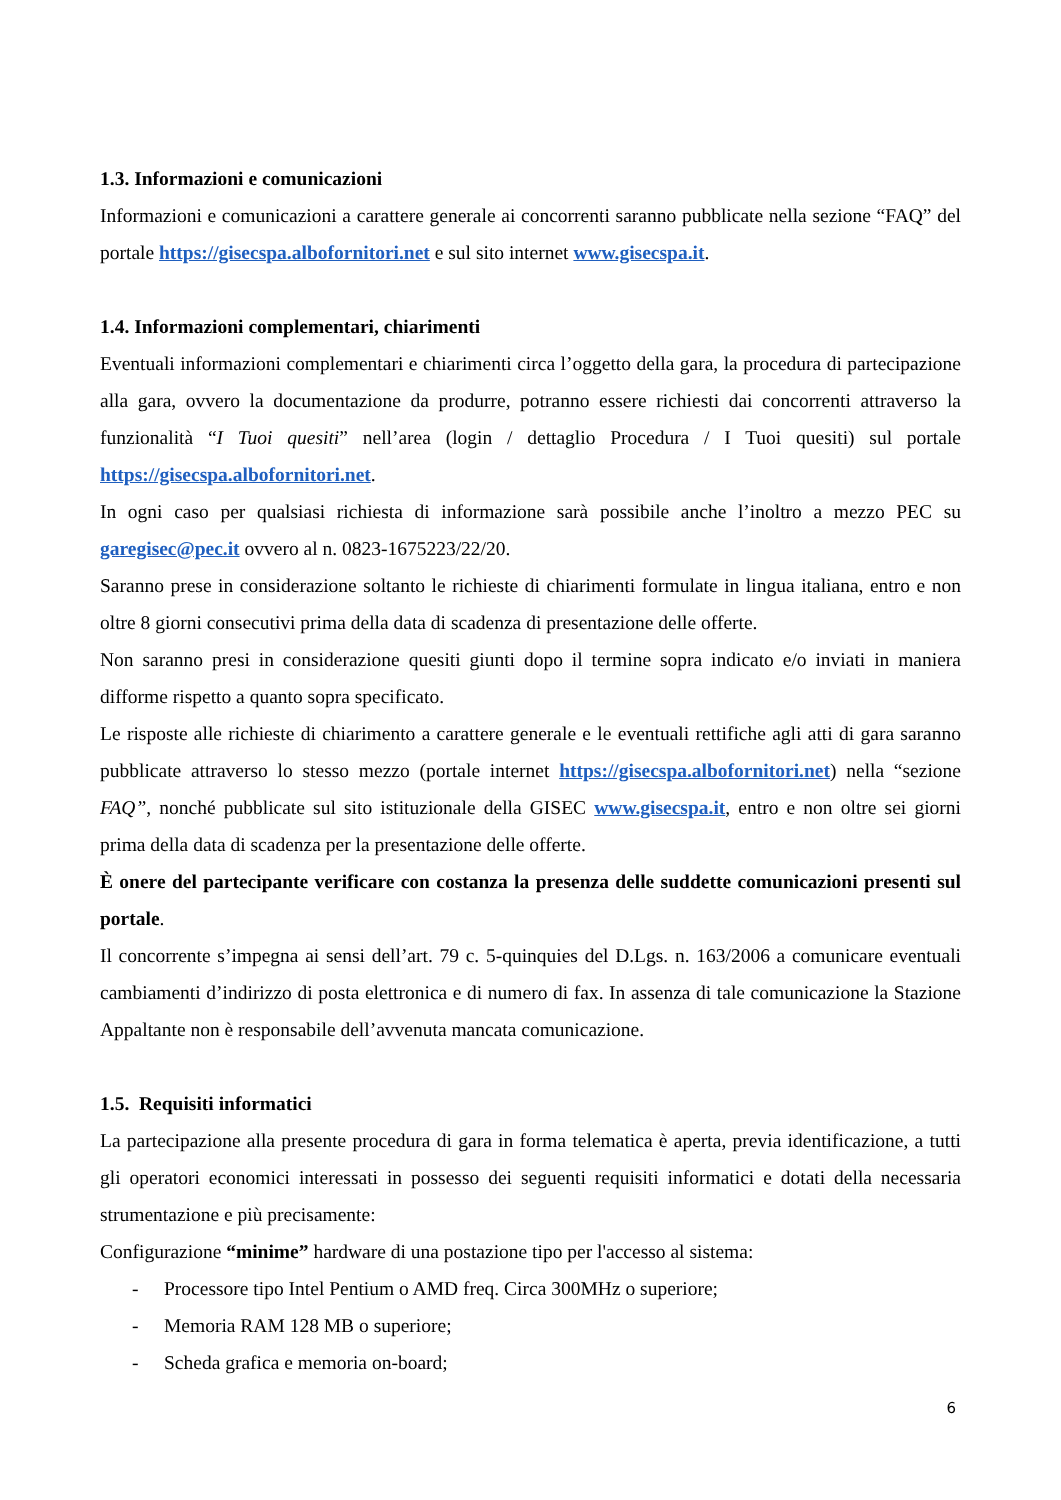1.3. Informazioni e comunicazioni
Informazioni e comunicazioni a carattere generale ai concorrenti saranno pubblicate nella sezione “FAQ” del portale https://gisecspa.albofornitori.net e sul sito internet www.gisecspa.it.
1.4. Informazioni complementari, chiarimenti
Eventuali informazioni complementari e chiarimenti circa l’oggetto della gara, la procedura di partecipazione alla gara, ovvero la documentazione da produrre, potranno essere richiesti dai concorrenti attraverso la funzionalità “I Tuoi quesiti” nell’area (login / dettaglio Procedura / I Tuoi quesiti) sul portale https://gisecspa.albofornitori.net.
In ogni caso per qualsiasi richiesta di informazione sarà possibile anche l’inoltro a mezzo PEC su garegisec@pec.it ovvero al n. 0823-1675223/22/20.
Saranno prese in considerazione soltanto le richieste di chiarimenti formulate in lingua italiana, entro e non oltre 8 giorni consecutivi prima della data di scadenza di presentazione delle offerte.
Non saranno presi in considerazione quesiti giunti dopo il termine sopra indicato e/o inviati in maniera difforme rispetto a quanto sopra specificato.
Le risposte alle richieste di chiarimento a carattere generale e le eventuali rettifiche agli atti di gara saranno pubblicate attraverso lo stesso mezzo (portale internet https://gisecspa.albofornitori.net) nella “sezione FAQ”, nonché pubblicate sul sito istituzionale della GISEC www.gisecspa.it, entro e non oltre sei giorni prima della data di scadenza per la presentazione delle offerte.
È onere del partecipante verificare con costanza la presenza delle suddette comunicazioni presenti sul portale.
Il concorrente s’impegna ai sensi dell’art. 79 c. 5-quinquies del D.Lgs. n. 163/2006 a comunicare eventuali cambiamenti d’indirizzo di posta elettronica e di numero di fax. In assenza di tale comunicazione la Stazione Appaltante non è responsabile dell’avvenuta mancata comunicazione.
1.5. Requisiti informatici
La partecipazione alla presente procedura di gara in forma telematica è aperta, previa identificazione, a tutti gli operatori economici interessati in possesso dei seguenti requisiti informatici e dotati della necessaria strumentazione e più precisamente:
Configurazione “minime” hardware di una postazione tipo per l'accesso al sistema:
- Processore tipo Intel Pentium o AMD freq. Circa 300MHz o superiore;
- Memoria RAM 128 MB o superiore;
- Scheda grafica e memoria on-board;
6